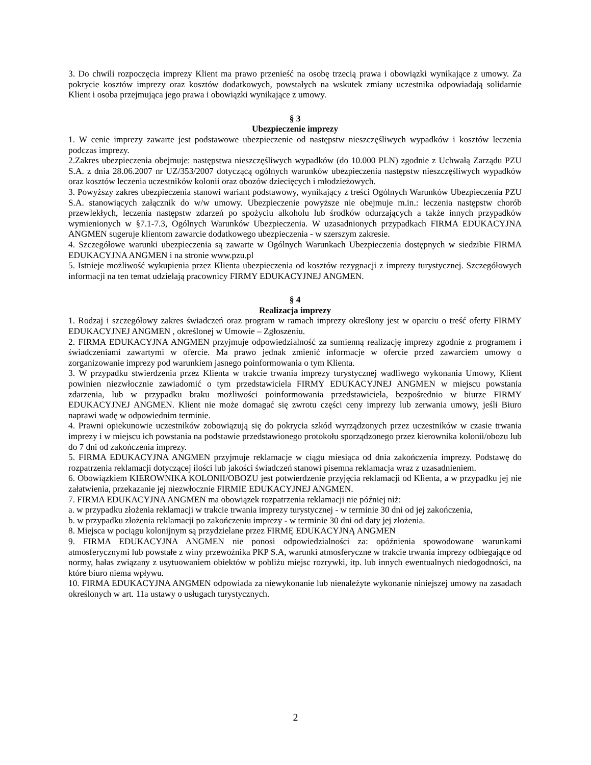3. Do chwili rozpoczęcia imprezy Klient ma prawo przenieść na osobę trzecią prawa i obowiązki wynikające z umowy. Za pokrycie kosztów imprezy oraz kosztów dodatkowych, powstałych na wskutek zmiany uczestnika odpowiadają solidarnie Klient i osoba przejmująca jego prawa i obowiązki wynikające z umowy.
§ 3
Ubezpieczenie imprezy
1. W cenie imprezy zawarte jest podstawowe ubezpieczenie od następstw nieszczęśliwych wypadków i kosztów leczenia podczas imprezy.
2.Zakres ubezpieczenia obejmuje: następstwa nieszczęśliwych wypadków (do 10.000 PLN) zgodnie z Uchwałą Zarządu PZU S.A. z dnia 28.06.2007 nr UZ/353/2007 dotyczącą ogólnych warunków ubezpieczenia następstw nieszczęśliwych wypadków oraz kosztów leczenia uczestników kolonii oraz obozów dziecięcych i młodzieżowych.
3. Powyższy zakres ubezpieczenia stanowi wariant podstawowy, wynikający z treści Ogólnych Warunków Ubezpieczenia PZU S.A. stanowiących załącznik do w/w umowy. Ubezpieczenie powyższe nie obejmuje m.in.: leczenia następstw chorób przewlekłych, leczenia następstw zdarzeń po spożyciu alkoholu lub środków odurzających a także innych przypadków wymienionych w §7.1-7.3, Ogólnych Warunków Ubezpieczenia. W uzasadnionych przypadkach FIRMA EDUKACYJNA ANGMEN sugeruje klientom zawarcie dodatkowego ubezpieczenia - w szerszym zakresie.
4. Szczegółowe warunki ubezpieczenia są zawarte w Ogólnych Warunkach Ubezpieczenia dostępnych w siedzibie FIRMA EDUKACYJNA ANGMEN i na stronie www.pzu.pl
5. Istnieje możliwość wykupienia przez Klienta ubezpieczenia od kosztów rezygnacji z imprezy turystycznej. Szczegółowych informacji na ten temat udzielają pracownicy FIRMY EDUKACYJNEJ ANGMEN.
§ 4
Realizacja imprezy
1. Rodzaj i szczegółowy zakres świadczeń oraz program w ramach imprezy określony jest w oparciu o treść oferty FIRMY EDUKACYJNEJ ANGMEN , określonej w Umowie – Zgłoszeniu.
2. FIRMA EDUKACYJNA ANGMEN przyjmuje odpowiedzialność za sumienną realizację imprezy zgodnie z programem i świadczeniami zawartymi w ofercie. Ma prawo jednak zmienić informacje w ofercie przed zawarciem umowy o zorganizowanie imprezy pod warunkiem jasnego poinformowania o tym Klienta.
3. W przypadku stwierdzenia przez Klienta w trakcie trwania imprezy turystycznej wadliwego wykonania Umowy, Klient powinien niezwłocznie zawiadomić o tym przedstawiciela FIRMY EDUKACYJNEJ ANGMEN w miejscu powstania zdarzenia, lub w przypadku braku możliwości poinformowania przedstawiciela, bezpośrednio w biurze FIRMY EDUKACYJNEJ ANGMEN. Klient nie może domagać się zwrotu części ceny imprezy lub zerwania umowy, jeśli Biuro naprawi wadę w odpowiednim terminie.
4. Prawni opiekunowie uczestników zobowiązują się do pokrycia szkód wyrządzonych przez uczestników w czasie trwania imprezy i w miejscu ich powstania na podstawie przedstawionego protokołu sporządzonego przez kierownika kolonii/obozu lub do 7 dni od zakończenia imprezy.
5. FIRMA EDUKACYJNA ANGMEN przyjmuje reklamacje w ciągu miesiąca od dnia zakończenia imprezy. Podstawę do rozpatrzenia reklamacji dotyczącej ilości lub jakości świadczeń stanowi pisemna reklamacja wraz z uzasadnieniem.
6. Obowiązkiem KIEROWNIKA KOLONII/OBOZU jest potwierdzenie przyjęcia reklamacji od Klienta, a w przypadku jej nie załatwienia, przekazanie jej niezwłocznie FIRMIE EDUKACYJNEJ ANGMEN.
7. FIRMA EDUKACYJNA ANGMEN ma obowiązek rozpatrzenia reklamacji nie później niż:
a. w przypadku złożenia reklamacji w trakcie trwania imprezy turystycznej - w terminie 30 dni od jej zakończenia,
b. w przypadku złożenia reklamacji po zakończeniu imprezy - w terminie 30 dni od daty jej złożenia.
8. Miejsca w pociągu kolonijnym są przydzielane przez FIRMĘ EDUKACYJNĄ ANGMEN
9. FIRMA EDUKACYJNA ANGMEN nie ponosi odpowiedzialności za: opóźnienia spowodowane warunkami atmosferycznymi lub powstałe z winy przewoźnika PKP S.A, warunki atmosferyczne w trakcie trwania imprezy odbiegające od normy, hałas związany z usytuowaniem obiektów w pobliżu miejsc rozrywki, itp. lub innych ewentualnych niedogodności, na które biuro niema wpływu.
10. FIRMA EDUKACYJNA ANGMEN odpowiada za niewykonanie lub nienależyte wykonanie niniejszej umowy na zasadach określonych w art. 11a ustawy o usługach turystycznych.
2